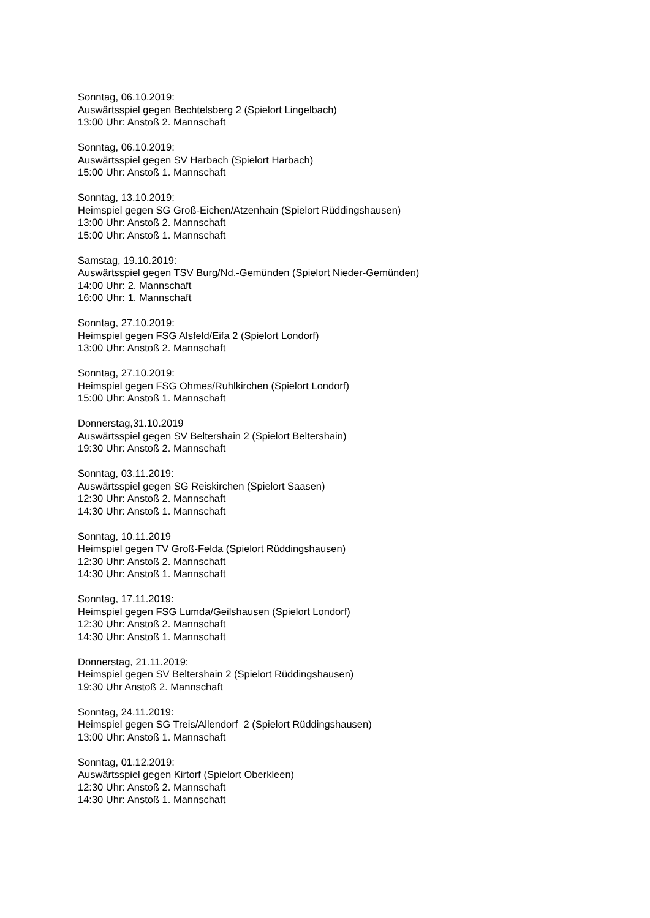Sonntag, 06.10.2019:
Auswärtsspiel gegen Bechtelsberg 2 (Spielort Lingelbach)
13:00 Uhr: Anstoß 2. Mannschaft
Sonntag, 06.10.2019:
Auswärtsspiel gegen SV Harbach (Spielort Harbach)
15:00 Uhr: Anstoß 1. Mannschaft
Sonntag, 13.10.2019:
Heimspiel gegen SG Groß-Eichen/Atzenhain (Spielort Rüddingshausen)
13:00 Uhr: Anstoß 2. Mannschaft
15:00 Uhr: Anstoß 1. Mannschaft
Samstag, 19.10.2019:
Auswärtsspiel gegen TSV Burg/Nd.-Gemünden (Spielort Nieder-Gemünden)
14:00 Uhr: 2. Mannschaft
16:00 Uhr: 1. Mannschaft
Sonntag, 27.10.2019:
Heimspiel gegen FSG Alsfeld/Eifa 2 (Spielort Londorf)
13:00 Uhr: Anstoß 2. Mannschaft
Sonntag, 27.10.2019:
Heimspiel gegen FSG Ohmes/Ruhlkirchen (Spielort Londorf)
15:00 Uhr: Anstoß 1. Mannschaft
Donnerstag,31.10.2019
Auswärtsspiel gegen SV Beltershain 2 (Spielort Beltershain)
19:30 Uhr: Anstoß 2. Mannschaft
Sonntag, 03.11.2019:
Auswärtsspiel gegen SG Reiskirchen (Spielort Saasen)
12:30 Uhr: Anstoß 2. Mannschaft
14:30 Uhr: Anstoß 1. Mannschaft
Sonntag, 10.11.2019
Heimspiel gegen TV Groß-Felda (Spielort Rüddingshausen)
12:30 Uhr: Anstoß 2. Mannschaft
14:30 Uhr: Anstoß 1. Mannschaft
Sonntag, 17.11.2019:
Heimspiel gegen FSG Lumda/Geilshausen (Spielort Londorf)
12:30 Uhr: Anstoß 2. Mannschaft
14:30 Uhr: Anstoß 1. Mannschaft
Donnerstag, 21.11.2019:
Heimspiel gegen SV Beltershain 2 (Spielort Rüddingshausen)
19:30 Uhr Anstoß 2. Mannschaft
Sonntag, 24.11.2019:
Heimspiel gegen SG Treis/Allendorf 2 (Spielort Rüddingshausen)
13:00 Uhr: Anstoß 1. Mannschaft
Sonntag, 01.12.2019:
Auswärtsspiel gegen Kirtorf (Spielort Oberkleen)
12:30 Uhr: Anstoß 2. Mannschaft
14:30 Uhr: Anstoß 1. Mannschaft